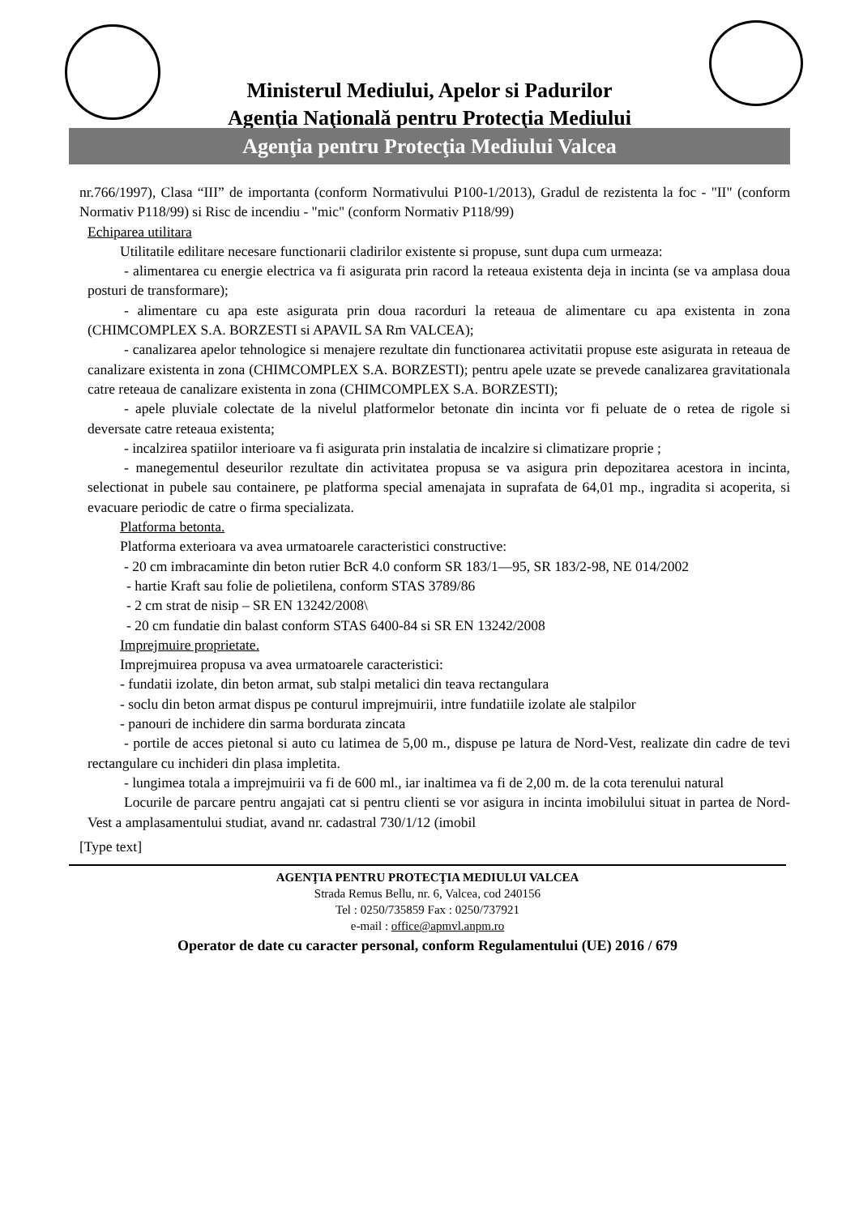Ministerul Mediului, Apelor si Padurilor
Agenţia Naţională pentru Protecţia Mediului
Agenţia pentru Protecţia Mediului Valcea
nr.766/1997), Clasa “III” de importanta (conform Normativului P100-1/2013), Gradul de rezistenta la foc - "II" (conform Normativ P118/99) si Risc de incendiu - "mic" (conform Normativ P118/99)
Echiparea utilitara
Utilitatile edilitare necesare functionarii cladirilor existente si propuse, sunt dupa cum urmeaza:
- alimentarea cu energie electrica va fi asigurata prin racord la reteaua existenta deja in incinta (se va amplasa doua posturi de transformare);
- alimentare cu apa este asigurata prin doua racorduri la reteaua de alimentare cu apa existenta in zona (CHIMCOMPLEX S.A. BORZESTI si APAVIL SA Rm VALCEA);
- canalizarea apelor tehnologice si menajere rezultate din functionarea activitatii propuse este asigurata in reteaua de canalizare existenta in zona (CHIMCOMPLEX S.A. BORZESTI); pentru apele uzate se prevede canalizarea gravitationala catre reteaua de canalizare existenta in zona (CHIMCOMPLEX S.A. BORZESTI);
- apele pluviale colectate de la nivelul platformelor betonate din incinta vor fi peluate de o retea de rigole si deversate catre reteaua existenta;
- incalzirea spatiilor interioare va fi asigurata prin instalatia de incalzire si climatizare proprie ;
- manegementul deseurilor rezultate din activitatea propusa se va asigura prin depozitarea acestora in incinta, selectionat in pubele sau containere, pe platforma special amenajata in suprafata de 64,01 mp., ingradita si acoperita, si evacuare periodic de catre o firma specializata.
Platforma betonta.
Platforma exterioara va avea urmatoarele caracteristici constructive:
- 20 cm imbracaminte din beton rutier BcR 4.0 conform SR 183/1—95, SR 183/2-98, NE 014/2002
- hartie Kraft sau folie de polietilena, conform STAS 3789/86
- 2 cm strat de nisip – SR EN 13242/2008\
- 20 cm fundatie din balast conform STAS 6400-84 si SR EN 13242/2008
Imprejmuire proprietate.
Imprejmuirea propusa va avea urmatoarele caracteristici:
- fundatii izolate, din beton armat, sub stalpi metalici din teava rectangulara
- soclu din beton armat dispus pe conturul imprejmuirii, intre fundatiile izolate ale stalpilor
- panouri de inchidere din sarma bordurata zincata
- portile de acces pietonal si auto cu latimea de 5,00 m., dispuse pe latura de Nord-Vest, realizate din cadre de tevi rectangulare cu inchideri din plasa impletita.
- lungimea totala a imprejmuirii va fi de 600 ml., iar inaltimea va fi de 2,00 m. de la cota terenului natural
Locurile de parcare pentru angajati cat si pentru clienti se vor asigura in incinta imobilului situat in partea de Nord-Vest a amplasamentului studiat, avand nr. cadastral 730/1/12 (imobil
[Type text]
AGENŢIA PENTRU PROTECŢIA MEDIULUI VALCEA
Strada Remus Bellu, nr. 6, Valcea, cod 240156
Tel : 0250/735859 Fax : 0250/737921
e-mail : office@apmvl.anpm.ro
Operator de date cu caracter personal, conform Regulamentului (UE) 2016 / 679